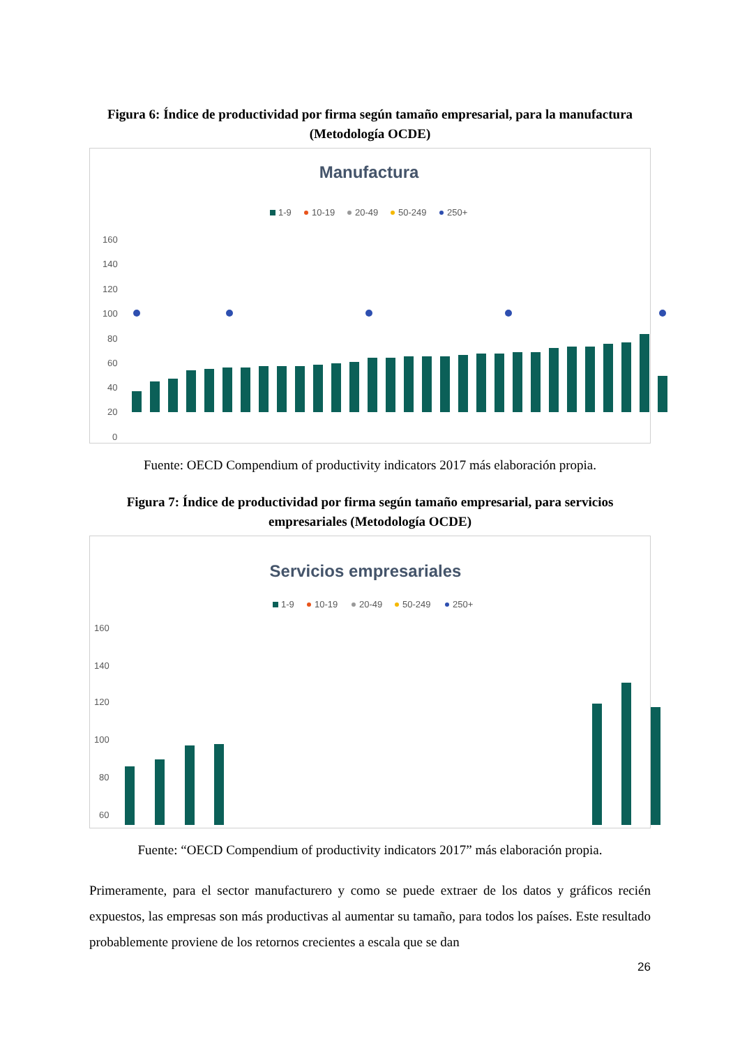Figura 6: Índice de productividad por firma según tamaño empresarial, para la manufactura (Metodología OCDE)
Manufactura
1-9
10-19
20-49
50-249
250+
160
140
120
100
80
60
40
20
0
Fuente: OECD Compendium of productivity indicators 2017 más elaboración propia.
Figura 7: Índice de productividad por firma según tamaño empresarial, para servicios empresariales (Metodología OCDE)
Servicios empresariales
1-9
10-19
20-49
50-249
250+
160
140
120
100
80
60
Fuente: “OECD Compendium of productivity indicators 2017” más elaboración propia.
Primeramente, para el sector manufacturero y como se puede extraer de los datos y gráficos recién expuestos, las empresas son más productivas al aumentar su tamaño, para todos los países. Este resultado probablemente proviene de los retornos crecientes a escala que se dan
26